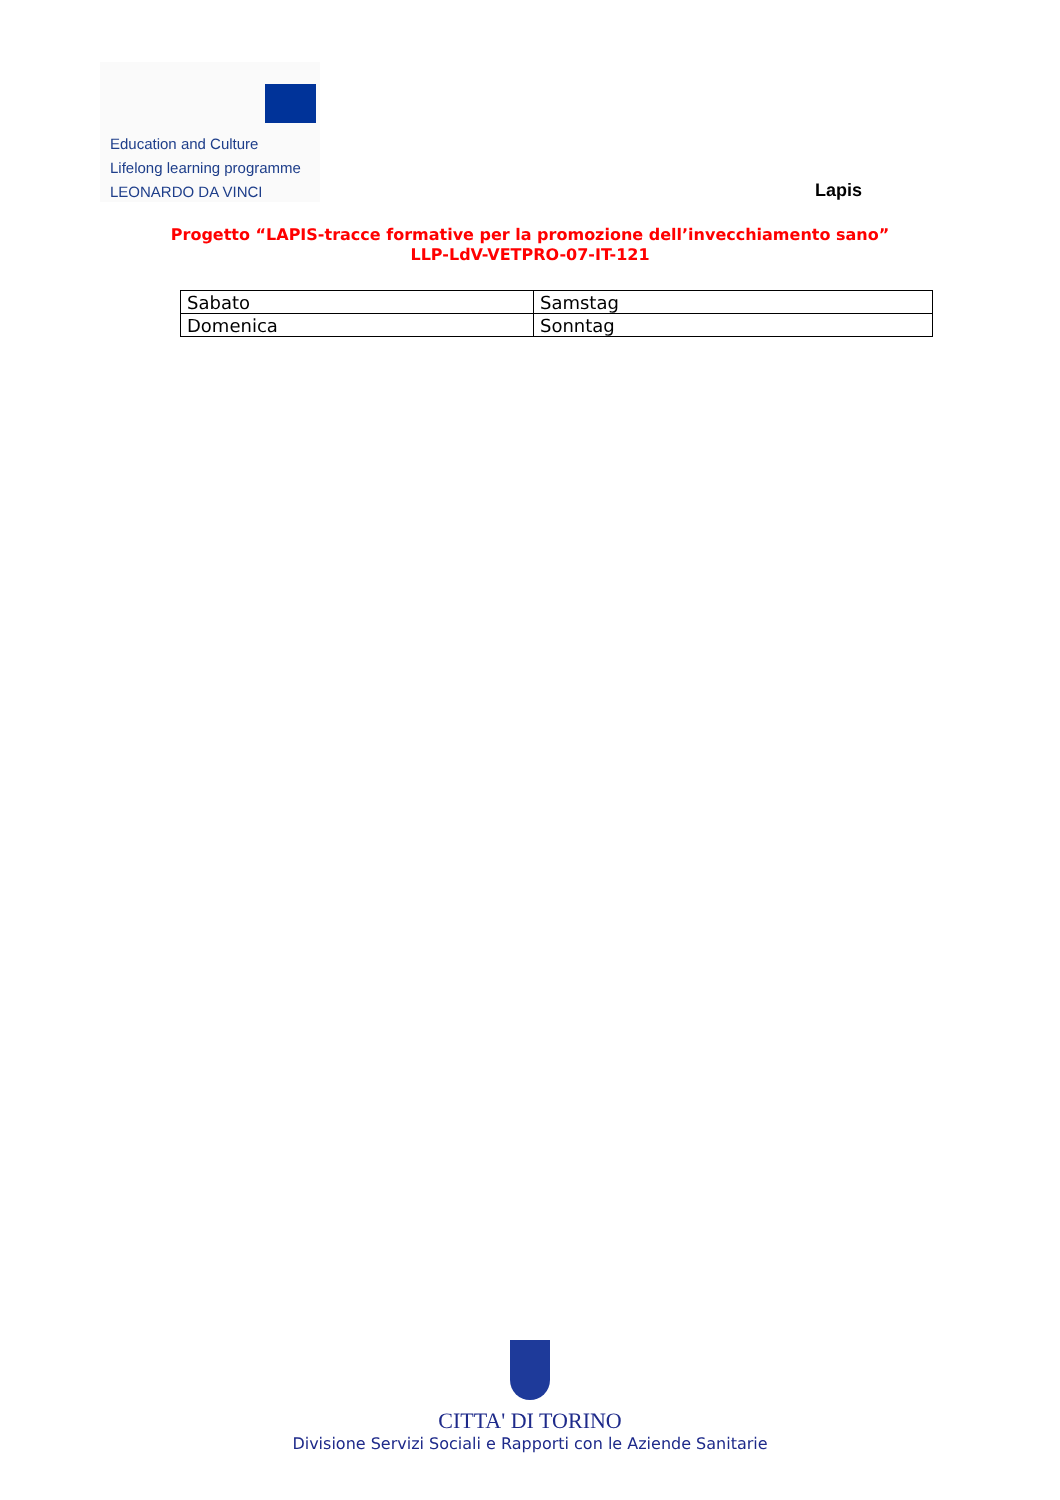Education and Culture
Lifelong learning programme
LEONARDO DA VINCI
Lapis
Progetto “LAPIS-tracce formative per la promozione dell’invecchiamento sano”
LLP-LdV-VETPRO-07-IT-121
| Sabato | Samstag |
| Domenica | Sonntag |
CITTA' DI TORINO
Divisione Servizi Sociali e Rapporti con le Aziende Sanitarie